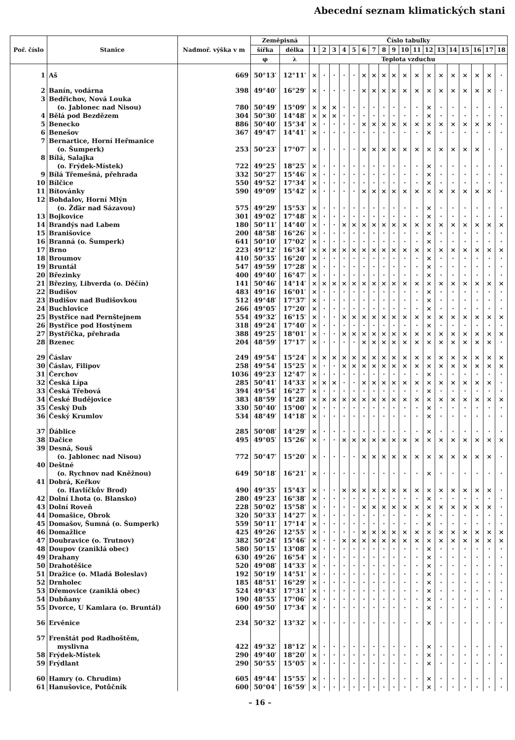Abecední seznam klimatických stani
| Poř. číslo | Stanice | Nadmoř. výška v m | Zeměpisná | | Číslo tabulky | | | | | | | | | | | | | | | | | |
| --- | --- | --- | --- | --- | --- | --- | --- | --- | --- | --- | --- | --- | --- | --- | --- | --- | --- | --- | --- | --- | --- | --- |
| | | | šířka | délka | 1 | 2 | 3 | 4 | 5 | 6 | 7 | 8 | 9 | 10 | 11 | 12 | 13 | 14 | 15 | 16 | 17 | 18 |
| | | | φ | λ | Teplota vzduchu | | | | | | | | | | | | | | | | | |
| 1 | Aš | 669 | 50°13′ | 12°11′ | × | · | · | · | · | × | × | × | × | × | × | × | × | × | × | × | × | · |
| 2 | Banín, vodárna | 398 | 49°40′ | 16°29′ | × | · | · | · | · | × | × | × | × | × | × | × | × | × | × | × | × | · |
| 3 | Bedřichov, Nová Louka | | | | | | | | | | | | | | | | | | | | | |
| | (o. Jablonec nad Nisou) | 780 | 50°49′ | 15°09′ | × | × | × | · | · | · | · | · | · | · | · | × | · | · | · | · | · | · |
| 4 | Bělá pod Bezdězem | 304 | 50°30′ | 14°48′ | × | × | × | · | · | · | · | · | · | · | · | × | · | · | · | · | · | · |
| 5 | Benecko | 886 | 50°40′ | 15°34′ | × | · | · | · | · | × | × | × | × | × | × | × | × | × | × | × | × | · |
| 6 | Benešov | 367 | 49°47′ | 14°41′ | × | · | · | · | · | · | · | · | · | · | · | × | · | · | · | · | · | · |
| 7 | Bernartice, Horní Heřmanice | | | | | | | | | | | | | | | | | | | | | |
| | (o. Šumperk) | 253 | 50°23′ | 17°07′ | × | · | · | · | · | × | × | × | × | × | × | × | × | × | × | × | · | · |
| 8 | Bílá, Salajka | | | | | | | | | | | | | | | | | | | | | |
| | (o. Frýdek-Místek) | 722 | 49°25′ | 18°25′ | × | · | · | · | · | · | · | · | · | · | · | × | · | · | · | · | · | · |
| 9 | Bílá Třemešná, přehrada | 332 | 50°27′ | 15°46′ | × | · | · | · | · | · | · | · | · | · | · | × | · | · | · | · | · | · |
| 10 | Bílčice | 550 | 49°52′ | 17°34′ | × | · | · | · | · | · | · | · | · | · | · | × | · | · | · | · | · | · |
| 11 | Bítovánky | 590 | 49°09′ | 15°42′ | × | · | · | · | · | × | × | × | × | × | × | × | × | × | × | × | × | · |
| 12 | Bohdalov, Horní Mlýn | | | | | | | | | | | | | | | | | | | | | |
| | (o. Žďár nad Sázavou) | 575 | 49°29′ | 15°53′ | × | · | · | · | · | · | · | · | · | · | · | × | · | · | · | · | · | · |
| 13 | Bojkovice | 301 | 49°02′ | 17°48′ | × | · | · | · | · | · | · | · | · | · | · | × | · | · | · | · | · | · |
| 14 | Brandýs nad Labem | 180 | 50°11′ | 14°40′ | × | · | · | × | × | × | × | × | × | × | × | × | × | × | × | × | × | × |
| 15 | Branišovice | 200 | 48°58′ | 16°26′ | × | · | · | · | · | · | · | · | · | · | · | × | · | · | · | · | · | · |
| 16 | Branná (o. Šumperk) | 641 | 50°10′ | 17°02′ | × | · | · | · | · | · | · | · | · | · | · | × | · | · | · | · | · | · |
| 17 | Brno | 223 | 49°12′ | 16°34′ | × | × | × | × | × | × | × | × | × | × | × | × | × | × | × | × | × | × |
| 18 | Broumov | 410 | 50°35′ | 16°20′ | × | · | · | · | · | · | · | · | · | · | · | × | · | · | · | · | · | · |
| 19 | Bruntál | 547 | 49°59′ | 17°28′ | × | · | · | · | · | · | · | · | · | · | · | × | · | · | · | · | · | · |
| 20 | Březinky | 400 | 49°40′ | 16°47′ | × | · | · | · | · | · | · | · | · | · | · | × | · | · | · | · | · | · |
| 21 | Březiny, Libverda (o. Děčín) | 141 | 50°46′ | 14°14′ | × | × | × | × | × | × | × | × | × | × | × | × | × | × | × | × | × | × |
| 22 | Budišov | 483 | 49°16′ | 16°01′ | × | · | · | · | · | · | · | · | · | · | · | × | · | · | · | · | · | · |
| 23 | Budišov nad Budišovkou | 512 | 49°48′ | 17°37′ | × | · | · | · | · | · | · | · | · | · | · | × | · | · | · | · | · | · |
| 24 | Buchlovice | 266 | 49°05′ | 17°20′ | × | · | · | · | · | · | · | · | · | · | · | × | · | · | · | · | · | · |
| 25 | Bystřice nad Pernštejnem | 554 | 49°32′ | 16°15′ | × | · | · | × | × | × | × | × | × | × | × | × | × | × | × | × | × | × |
| 26 | Bystřice pod Hostýnem | 318 | 49°24′ | 17°40′ | × | · | · | · | · | · | · | · | · | · | · | × | · | · | · | · | · | · |
| 27 | Bystřička, přehrada | 388 | 49°25′ | 18°01′ | × | · | · | × | × | × | × | × | × | × | × | × | × | × | × | × | × | × |
| 28 | Bzenec | 204 | 48°59′ | 17°17′ | × | · | · | · | · | × | × | × | × | × | × | × | × | × | × | × | × | · |
| 29 | Čáslav | 249 | 49°54′ | 15°24′ | × | × | × | × | × | × | × | × | × | × | × | × | × | × | × | × | × | × |
| 30 | Čáslav, Filipov | 258 | 49°54′ | 15°25′ | × | · | · | × | × | × | × | × | × | × | × | × | × | × | × | × | × | × |
| 31 | Čerchov | 1036 | 49°23′ | 12°47′ | × | · | · | · | · | · | · | · | · | · | · | × | · | · | · | · | · | · |
| 32 | Česká Lípa | 285 | 50°41′ | 14°33′ | × | × | × | · | · | × | × | × | × | × | × | × | × | × | × | × | × | · |
| 33 | Česká Třebová | 394 | 49°54′ | 16°27′ | × | · | · | · | · | · | · | · | · | · | · | × | · | · | · | · | · | · |
| 34 | České Budějovice | 383 | 48°59′ | 14°28′ | × | × | × | × | × | × | × | × | × | × | × | × | × | × | × | × | × | × |
| 35 | Český Dub | 330 | 50°40′ | 15°00′ | × | · | · | · | · | · | · | · | · | · | · | × | · | · | · | · | · | · |
| 36 | Český Krumlov | 534 | 48°49′ | 14°18′ | × | · | · | · | · | · | · | · | · | · | · | × | · | · | · | · | · | · |
| 37 | Ďáblice | 285 | 50°08′ | 14°29′ | × | · | · | · | · | · | · | · | · | · | · | × | · | · | · | · | · | · |
| 38 | Dačice | 495 | 49°05′ | 15°26′ | × | · | · | × | × | × | × | × | × | × | × | × | × | × | × | × | × | × |
| 39 | Desná, Souš | | | | | | | | | | | | | | | | | | | | | |
| | (o. Jablonec nad Nisou) | 772 | 50°47′ | 15°20′ | × | · | · | · | · | × | × | × | × | × | × | × | × | × | × | × | × | · |
| 40 | Deštné | | | | | | | | | | | | | | | | | | | | | |
| | (o. Rychnov nad Kněžnou) | 649 | 50°18′ | 16°21′ | × | · | · | · | · | · | · | · | · | · | · | × | · | · | · | · | · | · |
| 41 | Dobrá, Keřkov | | | | | | | | | | | | | | | | | | | | | |
| | (o. Havlíčkův Brod) | 490 | 49°35′ | 15°43′ | × | · | · | × | × | × | × | × | × | × | × | × | × | × | × | × | × | · |
| 42 | Dolní Lhota (o. Blansko) | 280 | 49°23′ | 16°38′ | × | · | · | · | · | · | · | · | · | · | · | × | · | · | · | · | · | · |
| 43 | Dolní Roveň | 228 | 50°02′ | 15°58′ | × | · | · | · | · | × | × | × | × | × | × | × | × | × | × | × | × | · |
| 44 | Domašice, Obrok | 320 | 50°33′ | 14°27′ | × | · | · | · | · | · | · | · | · | · | · | × | · | · | · | · | · | · |
| 45 | Domašov, Šumná (o. Šumperk) | 559 | 50°11′ | 17°14′ | × | · | · | · | · | · | · | · | · | · | · | × | · | · | · | · | · | · |
| 46 | Domažlice | 425 | 49°26′ | 12°55′ | × | · | · | · | · | × | × | × | × | × | × | × | × | × | × | × | × | × |
| 47 | Doubravice (o. Trutnov) | 382 | 50°24′ | 15°46′ | × | · | · | × | × | × | × | × | × | × | × | × | × | × | × | × | × | × |
| 48 | Doupov (zaniklá obec) | 580 | 50°15′ | 13°08′ | × | · | · | · | · | · | · | · | · | · | · | × | · | · | · | · | · | · |
| 49 | Drahany | 630 | 49°26′ | 16°54′ | × | · | · | · | · | · | · | · | · | · | · | × | · | · | · | · | · | · |
| 50 | Drahotěšice | 520 | 49°08′ | 14°33′ | × | · | · | · | · | · | · | · | · | · | · | × | · | · | · | · | · | · |
| 51 | Dražice (o. Mladá Boleslav) | 192 | 50°19′ | 14°51′ | × | · | · | · | · | · | · | · | · | · | · | × | · | · | · | · | · | · |
| 52 | Drnholec | 185 | 48°51′ | 16°29′ | × | · | · | · | · | · | · | · | · | · | · | × | · | · | · | · | · | · |
| 53 | Dřemovice (zaniklá obec) | 524 | 49°43′ | 17°31′ | × | · | · | · | · | · | · | · | · | · | · | × | · | · | · | · | · | · |
| 54 | Dubňany | 190 | 48°55′ | 17°06′ | × | · | · | · | · | · | · | · | · | · | · | × | · | · | · | · | · | · |
| 55 | Dvorce, U Kamlara (o. Bruntál) | 600 | 49°50′ | 17°34′ | × | · | · | · | · | · | · | · | · | · | · | × | · | · | · | · | · | · |
| 56 | Ervěnice | 234 | 50°32′ | 13°32′ | × | · | · | · | · | · | · | · | · | · | · | × | · | · | · | · | · | · |
| 57 | Frenštát pod Radhoštěm, | | | | | | | | | | | | | | | | | | | | | |
| | myslivna | 422 | 49°32′ | 18°12′ | × | · | · | · | · | · | · | · | · | · | · | × | · | · | · | · | · | · |
| 58 | Frýdek-Místek | 290 | 49°40′ | 18°20′ | × | · | · | · | · | · | · | · | · | · | · | × | · | · | · | · | · | · |
| 59 | Frýdlant | 290 | 50°55′ | 15°05′ | × | · | · | · | · | · | · | · | · | · | · | × | · | · | · | · | · | · |
| 60 | Hamry (o. Chrudim) | 605 | 49°44′ | 15°55′ | × | · | · | · | · | · | · | · | · | · | · | × | · | · | · | · | · | · |
| 61 | Hanušovice, Potůčník | 600 | 50°04′ | 16°59′ | × | · | · | · | · | · | · | · | · | · | · | × | · | · | · | · | · | · |
– 16 –